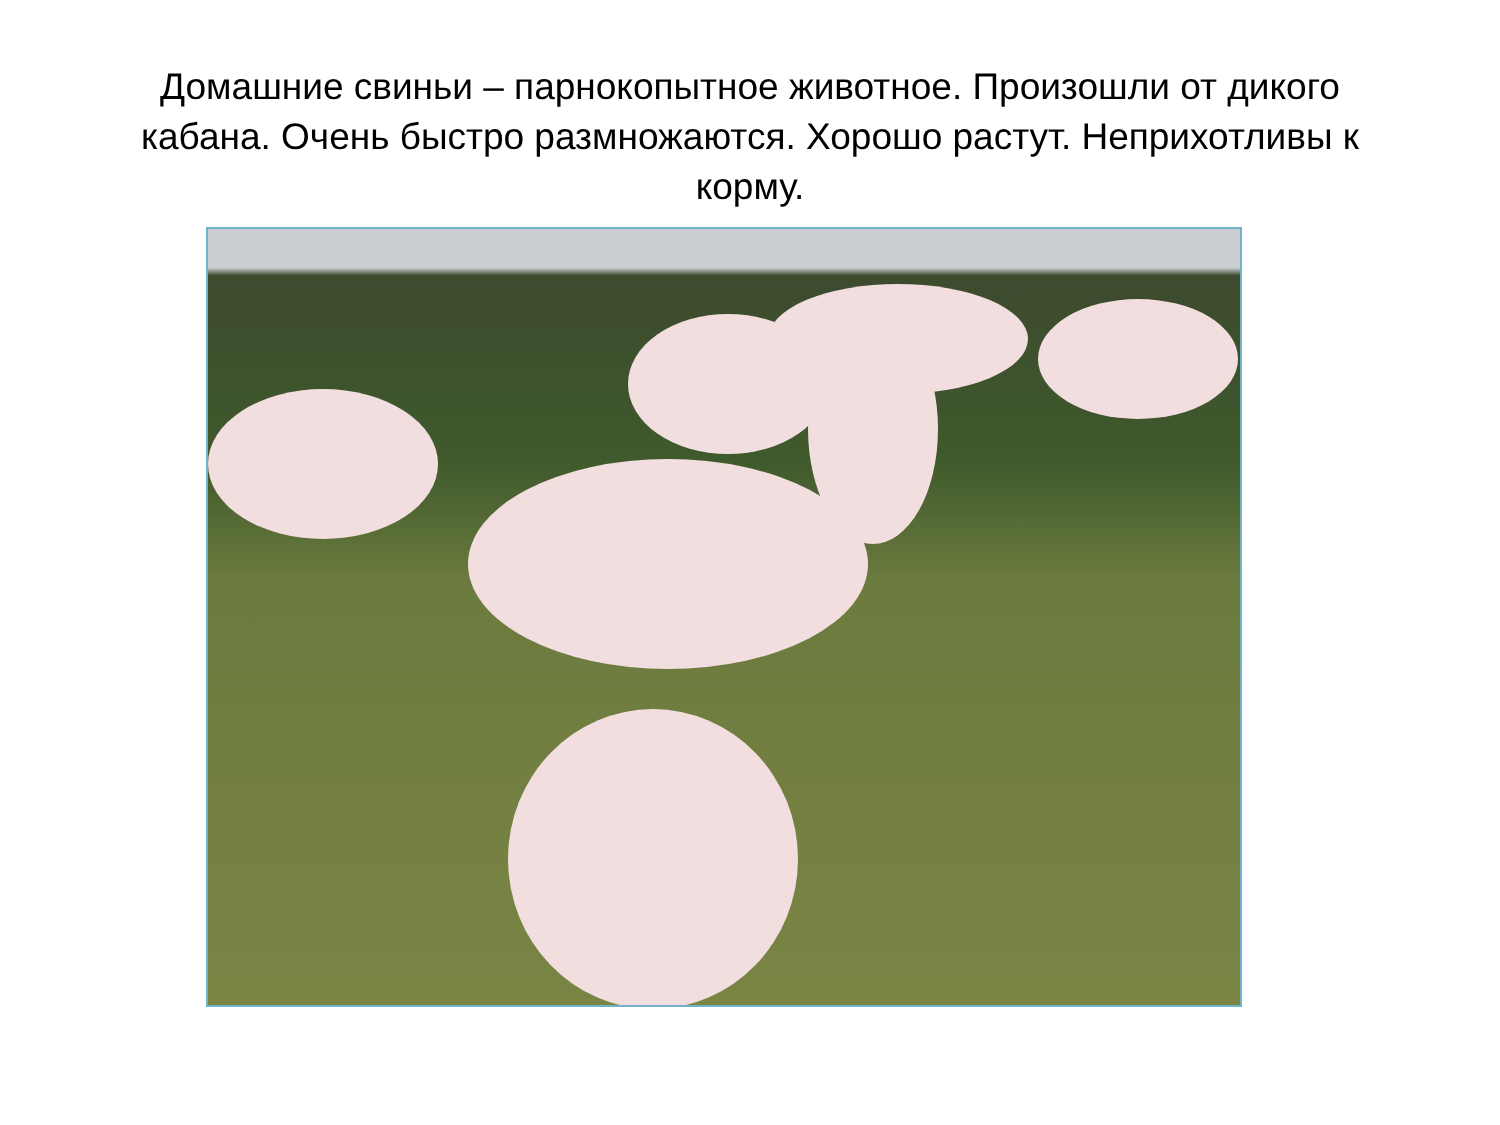Домашние свиньи – парнокопытное животное. Произошли от дикого кабана. Очень быстро размножаются. Хорошо растут. Неприхотливы к корму.